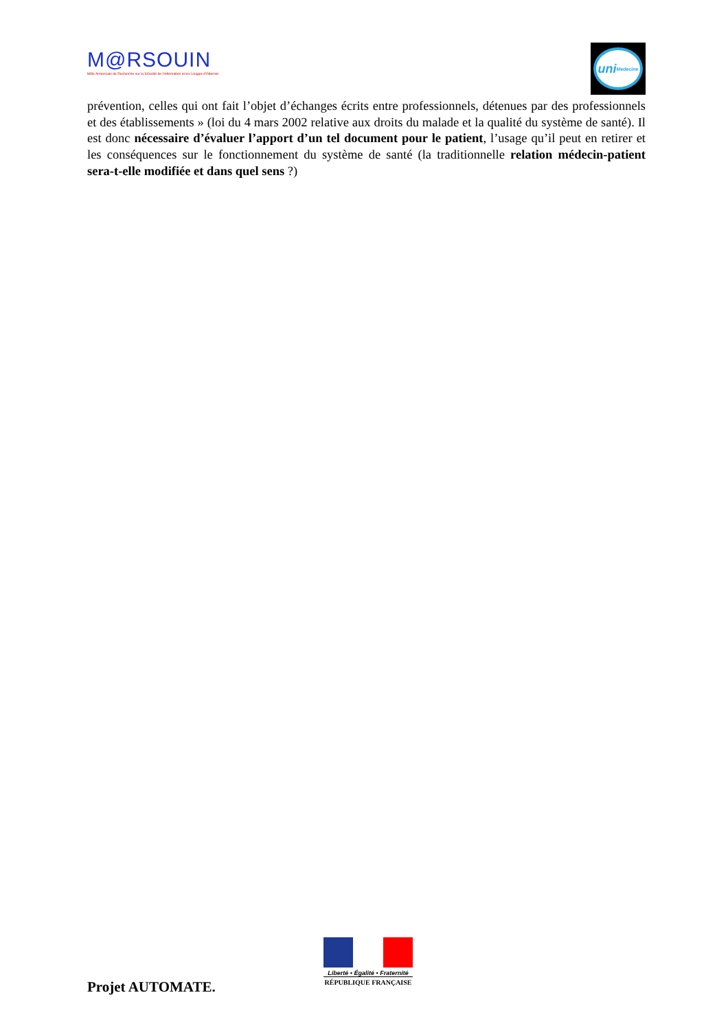M@RSOUIN
Môle Armoricain de Recherche sur la SOciété de l'information et les Usages d'INternet
uni Medecine
prévention, celles qui ont fait l’objet d’échanges écrits entre professionnels, détenues par des professionnels et des établissements » (loi du 4 mars 2002 relative aux droits du malade et la qualité du système de santé). Il est donc nécessaire d’évaluer l’apport d’un tel document pour le patient, l’usage qu’il peut en retirer et les conséquences sur le fonctionnement du système de santé (la traditionnelle relation médecin-patient sera-t-elle modifiée et dans quel sens ?)
Projet AUTOMATE.
Liberté • Égalité • Fraternité
RÉPUBLIQUE FRANÇAISE